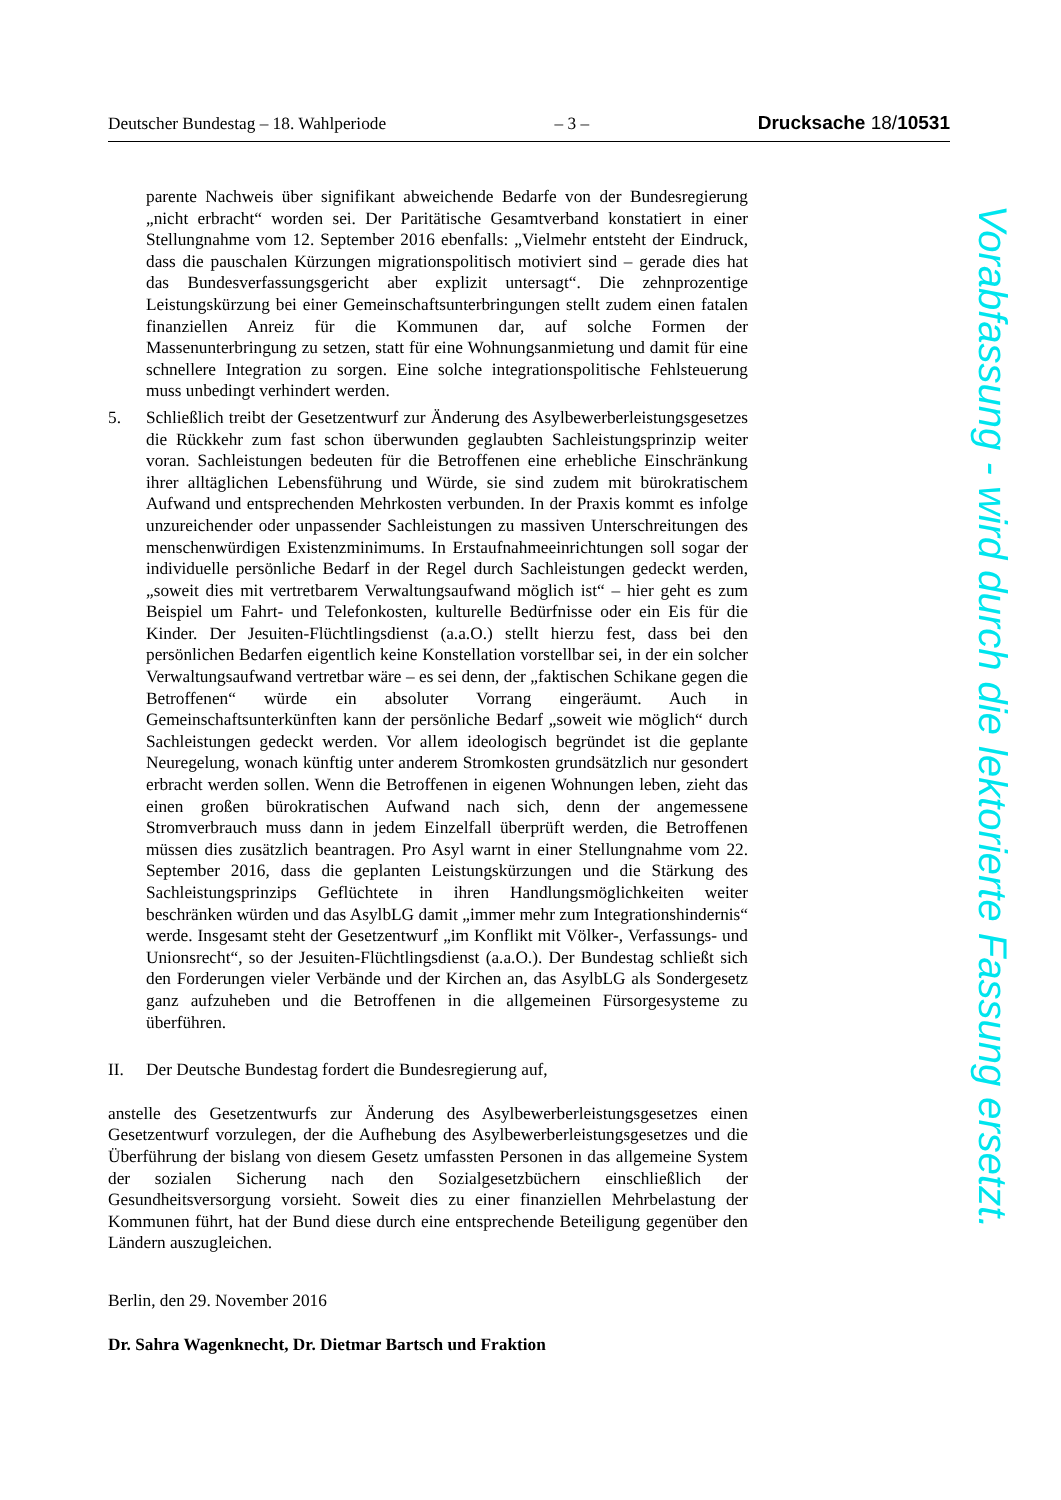Deutscher Bundestag – 18. Wahlperiode – 3 – Drucksache 18/10531
parente Nachweis über signifikant abweichende Bedarfe von der Bundesregierung „nicht erbracht“ worden sei. Der Paritätische Gesamtverband konstatiert in einer Stellungnahme vom 12. September 2016 ebenfalls: „Vielmehr entsteht der Eindruck, dass die pauschalen Kürzungen migrationspolitisch motiviert sind – gerade dies hat das Bundesverfassungsgericht aber explizit untersagt“. Die zehnprozentige Leistungskürzung bei einer Gemeinschaftsunterbringungen stellt zudem einen fatalen finanziellen Anreiz für die Kommunen dar, auf solche Formen der Massenunterbringung zu setzen, statt für eine Wohnungsanmietung und damit für eine schnellere Integration zu sorgen. Eine solche integrationspolitische Fehlsteuerung muss unbedingt verhindert werden.
5. Schließlich treibt der Gesetzentwurf zur Änderung des Asylbewerberleistungsgesetzes die Rückkehr zum fast schon überwunden geglaubten Sachleistungsprinzip weiter voran. Sachleistungen bedeuten für die Betroffenen eine erhebliche Einschränkung ihrer alltäglichen Lebensführung und Würde, sie sind zudem mit bürokratischem Aufwand und entsprechenden Mehrkosten verbunden. In der Praxis kommt es infolge unzureichender oder unpassender Sachleistungen zu massiven Unterschreitungen des menschenwürdigen Existenzminimums. In Erstaufnahmeeinrichtungen soll sogar der individuelle persönliche Bedarf in der Regel durch Sachleistungen gedeckt werden, „soweit dies mit vertretbarem Verwaltungsaufwand möglich ist“ – hier geht es zum Beispiel um Fahrt- und Telefonkosten, kulturelle Bedürfnisse oder ein Eis für die Kinder. Der Jesuiten-Flüchtlingsdienst (a.a.O.) stellt hierzu fest, dass bei den persönlichen Bedarfen eigentlich keine Konstellation vorstellbar sei, in der ein solcher Verwaltungsaufwand vertretbar wäre – es sei denn, der „faktischen Schikane gegen die Betroffenen“ würde ein absoluter Vorrang eingeräumt. Auch in Gemeinschaftsunterkünften kann der persönliche Bedarf „soweit wie möglich“ durch Sachleistungen gedeckt werden. Vor allem ideologisch begründet ist die geplante Neuregelung, wonach künftig unter anderem Stromkosten grundsätzlich nur gesondert erbracht werden sollen. Wenn die Betroffenen in eigenen Wohnungen leben, zieht das einen großen bürokratischen Aufwand nach sich, denn der angemessene Stromverbrauch muss dann in jedem Einzelfall überprüft werden, die Betroffenen müssen dies zusätzlich beantragen. Pro Asyl warnt in einer Stellungnahme vom 22. September 2016, dass die geplanten Leistungskürzungen und die Stärkung des Sachleistungsprinzips Geflüchtete in ihren Handlungsmöglichkeiten weiter beschränken würden und das AsylbLG damit „immer mehr zum Integrationshindernis“ werde. Insgesamt steht der Gesetzentwurf „im Konflikt mit Völker-, Verfassungs- und Unionsrecht“, so der Jesuiten-Flüchtlingsdienst (a.a.O.). Der Bundestag schließt sich den Forderungen vieler Verbände und der Kirchen an, das AsylbLG als Sondergesetz ganz aufzuheben und die Betroffenen in die allgemeinen Fürsorgesysteme zu überführen.
II. Der Deutsche Bundestag fordert die Bundesregierung auf,
anstelle des Gesetzentwurfs zur Änderung des Asylbewerberleistungsgesetzes einen Gesetzentwurf vorzulegen, der die Aufhebung des Asylbewerberleistungsgesetzes und die Überführung der bislang von diesem Gesetz umfassten Personen in das allgemeine System der sozialen Sicherung nach den Sozialgesetzbüchern einschließlich der Gesundheitsversorgung vorsieht. Soweit dies zu einer finanziellen Mehrbelastung der Kommunen führt, hat der Bund diese durch eine entsprechende Beteiligung gegenüber den Ländern auszugleichen.
Berlin, den 29. November 2016
Dr. Sahra Wagenknecht, Dr. Dietmar Bartsch und Fraktion
Vorabfassung - wird durch die lektorierte Fassung ersetzt.